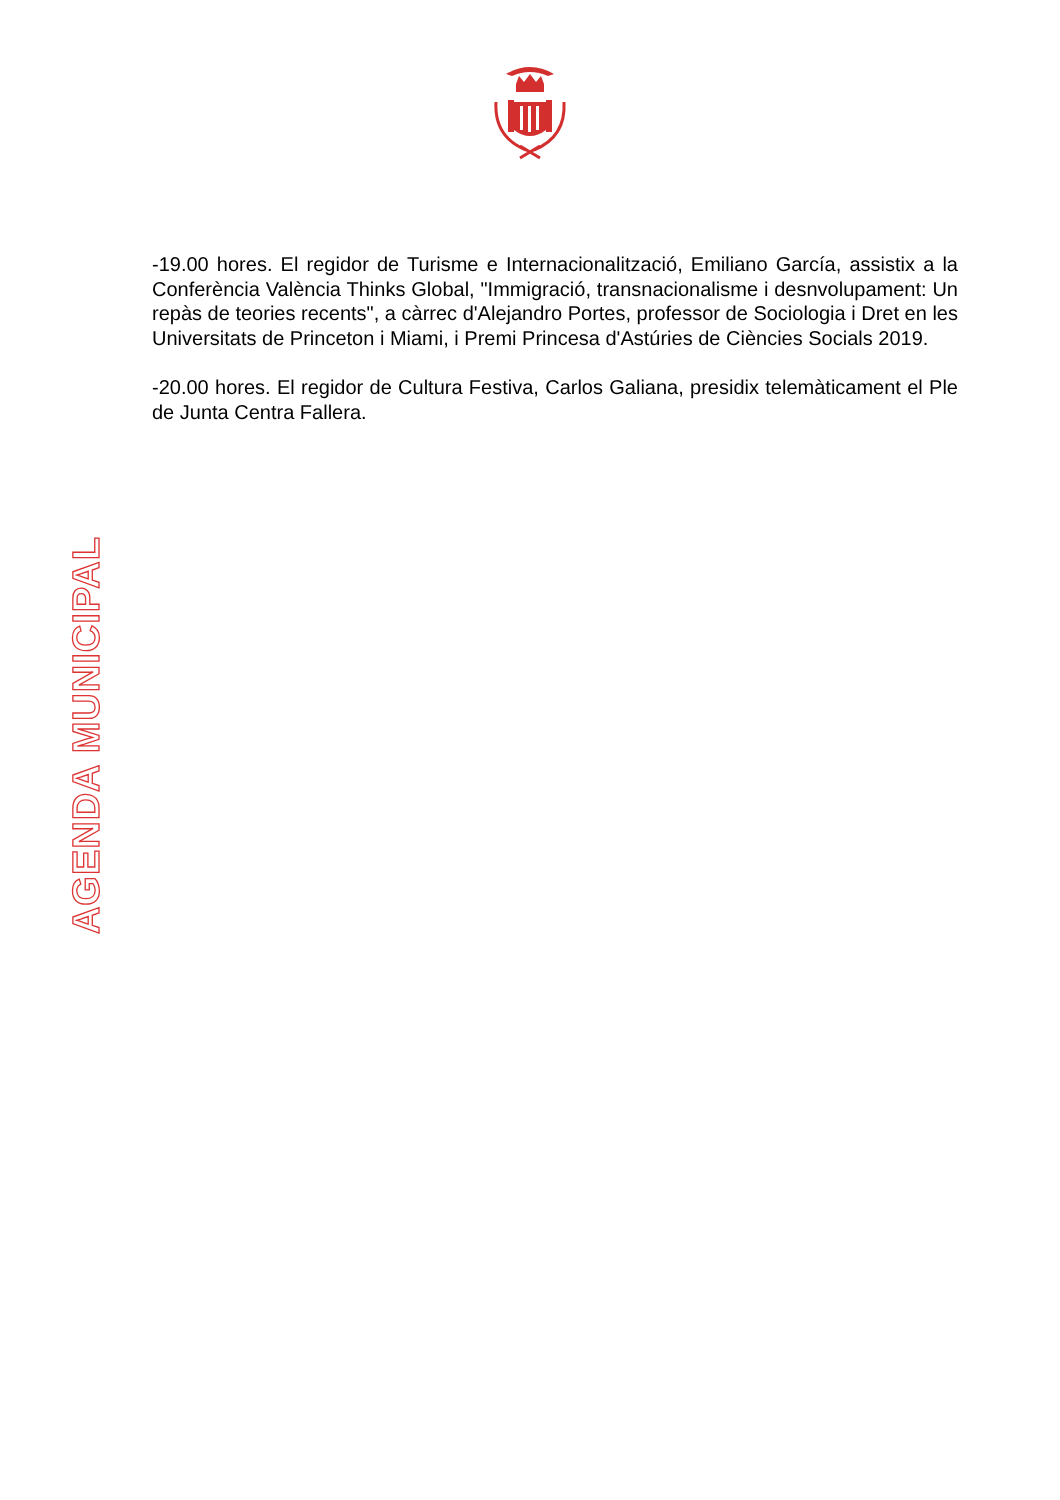-19.00 hores. El regidor de Turisme e Internacionalització, Emiliano García, assistix a la Conferència València Thinks Global, "Immigració, transnacionalisme i desnvolupament: Un repàs de teories recents", a càrrec d'Alejandro Portes, professor de Sociologia i Dret en les Universitats de Princeton i Miami, i Premi Princesa d'Astúries de Ciències Socials 2019.
-20.00 hores. El regidor de Cultura Festiva, Carlos Galiana, presidix telemàticament el Ple de Junta Centra Fallera.
AGENDA MUNICIPAL